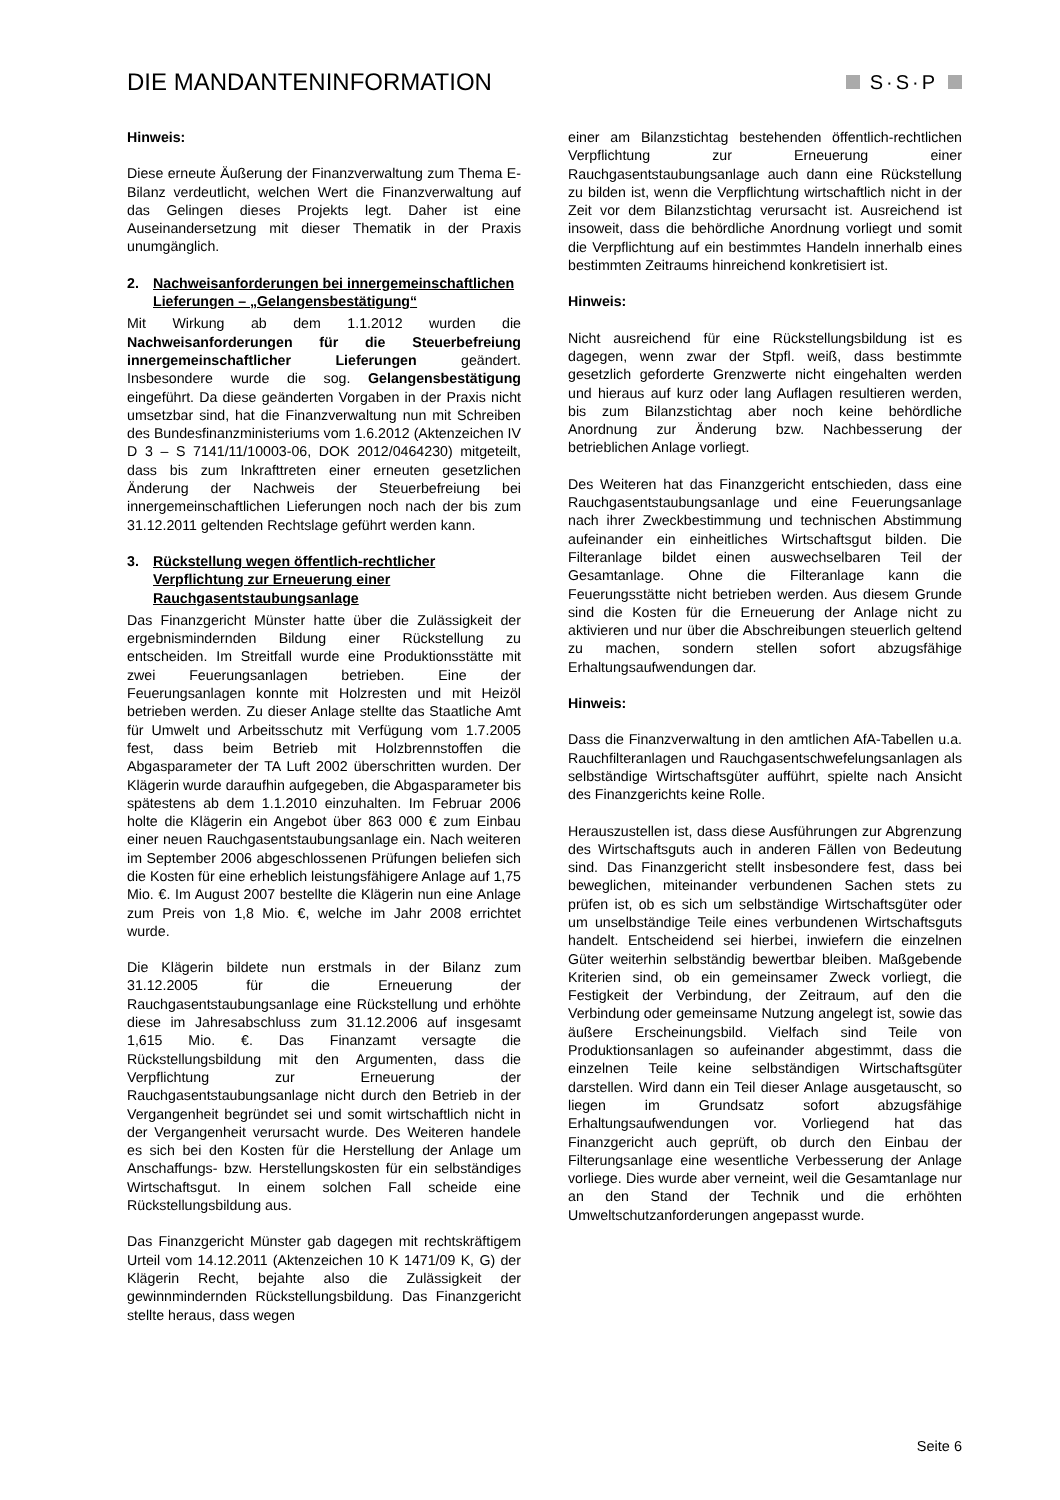DIE MANDANTENINFORMATION
S·S·P
Hinweis:
Diese erneute Äußerung der Finanzverwaltung zum Thema E-Bilanz verdeutlicht, welchen Wert die Finanzverwaltung auf das Gelingen dieses Projekts legt. Daher ist eine Auseinandersetzung mit dieser Thematik in der Praxis unumgänglich.
2. Nachweisanforderungen bei innergemeinschaftlichen Lieferungen – „Gelangensbestätigung“
Mit Wirkung ab dem 1.1.2012 wurden die Nachweisanforderungen für die Steuerbefreiung innergemeinschaftlicher Lieferungen geändert. Insbesondere wurde die sog. Gelangensbestätigung eingeführt. Da diese geänderten Vorgaben in der Praxis nicht umsetzbar sind, hat die Finanzverwaltung nun mit Schreiben des Bundesfinanzministeriums vom 1.6.2012 (Aktenzeichen IV D 3 – S 7141/11/10003-06, DOK 2012/0464230) mitgeteilt, dass bis zum Inkrafttreten einer erneuten gesetzlichen Änderung der Nachweis der Steuerbefreiung bei innergemeinschaftlichen Lieferungen noch nach der bis zum 31.12.2011 geltenden Rechtslage geführt werden kann.
3. Rückstellung wegen öffentlich-rechtlicher Verpflichtung zur Erneuerung einer Rauchgasentstaubungsanlage
Das Finanzgericht Münster hatte über die Zulässigkeit der ergebnismindernden Bildung einer Rückstellung zu entscheiden. Im Streitfall wurde eine Produktionsstätte mit zwei Feuerungsanlagen betrieben. Eine der Feuerungsanlagen konnte mit Holzresten und mit Heizöl betrieben werden. Zu dieser Anlage stellte das Staatliche Amt für Umwelt und Arbeitsschutz mit Verfügung vom 1.7.2005 fest, dass beim Betrieb mit Holzbrennstoffen die Abgasparameter der TA Luft 2002 überschritten wurden. Der Klägerin wurde daraufhin aufgegeben, die Abgasparameter bis spätestens ab dem 1.1.2010 einzuhalten. Im Februar 2006 holte die Klägerin ein Angebot über 863 000 € zum Einbau einer neuen Rauchgasentstaubungsanlage ein. Nach weiteren im September 2006 abgeschlossenen Prüfungen beliefen sich die Kosten für eine erheblich leistungsfähigere Anlage auf 1,75 Mio. €. Im August 2007 bestellte die Klägerin nun eine Anlage zum Preis von 1,8 Mio. €, welche im Jahr 2008 errichtet wurde.
Die Klägerin bildete nun erstmals in der Bilanz zum 31.12.2005 für die Erneuerung der Rauchgasentstaubungsanlage eine Rückstellung und erhöhte diese im Jahresabschluss zum 31.12.2006 auf insgesamt 1,615 Mio. €. Das Finanzamt versagte die Rückstellungsbildung mit den Argumenten, dass die Verpflichtung zur Erneuerung der Rauchgasentstaubungsanlage nicht durch den Betrieb in der Vergangenheit begründet sei und somit wirtschaftlich nicht in der Vergangenheit verursacht wurde. Des Weiteren handele es sich bei den Kosten für die Herstellung der Anlage um Anschaffungs- bzw. Herstellungskosten für ein selbständiges Wirtschaftsgut. In einem solchen Fall scheide eine Rückstellungsbildung aus.
Das Finanzgericht Münster gab dagegen mit rechtskräftigem Urteil vom 14.12.2011 (Aktenzeichen 10 K 1471/09 K, G) der Klägerin Recht, bejahte also die Zulässigkeit der gewinnmindernden Rückstellungsbildung. Das Finanzgericht stellte heraus, dass wegen
einer am Bilanzstichtag bestehenden öffentlich-rechtlichen Verpflichtung zur Erneuerung einer Rauchgasentstaubungsanlage auch dann eine Rückstellung zu bilden ist, wenn die Verpflichtung wirtschaftlich nicht in der Zeit vor dem Bilanzstichtag verursacht ist. Ausreichend ist insoweit, dass die behördliche Anordnung vorliegt und somit die Verpflichtung auf ein bestimmtes Handeln innerhalb eines bestimmten Zeitraums hinreichend konkretisiert ist.
Hinweis:
Nicht ausreichend für eine Rückstellungsbildung ist es dagegen, wenn zwar der Stpfl. weiß, dass bestimmte gesetzlich geforderte Grenzwerte nicht eingehalten werden und hieraus auf kurz oder lang Auflagen resultieren werden, bis zum Bilanzstichtag aber noch keine behördliche Anordnung zur Änderung bzw. Nachbesserung der betrieblichen Anlage vorliegt.
Des Weiteren hat das Finanzgericht entschieden, dass eine Rauchgasentstaubungsanlage und eine Feuerungsanlage nach ihrer Zweckbestimmung und technischen Abstimmung aufeinander ein einheitliches Wirtschaftsgut bilden. Die Filteranlage bildet einen auswechselbaren Teil der Gesamtanlage. Ohne die Filteranlage kann die Feuerungsstätte nicht betrieben werden. Aus diesem Grunde sind die Kosten für die Erneuerung der Anlage nicht zu aktivieren und nur über die Abschreibungen steuerlich geltend zu machen, sondern stellen sofort abzugsfähige Erhaltungsaufwendungen dar.
Hinweis:
Dass die Finanzverwaltung in den amtlichen AfA-Tabellen u.a. Rauchfilteranlagen und Rauchgasentschwefelungsanlagen als selbständige Wirtschaftsgüter aufführt, spielte nach Ansicht des Finanzgerichts keine Rolle.
Herauszustellen ist, dass diese Ausführungen zur Abgrenzung des Wirtschaftsguts auch in anderen Fällen von Bedeutung sind. Das Finanzgericht stellt insbesondere fest, dass bei beweglichen, miteinander verbundenen Sachen stets zu prüfen ist, ob es sich um selbständige Wirtschaftsgüter oder um unselbständige Teile eines verbundenen Wirtschaftsguts handelt. Entscheidend sei hierbei, inwiefern die einzelnen Güter weiterhin selbständig bewertbar bleiben. Maßgebende Kriterien sind, ob ein gemeinsamer Zweck vorliegt, die Festigkeit der Verbindung, der Zeitraum, auf den die Verbindung oder gemeinsame Nutzung angelegt ist, sowie das äußere Erscheinungsbild. Vielfach sind Teile von Produktionsanlagen so aufeinander abgestimmt, dass die einzelnen Teile keine selbständigen Wirtschaftsgüter darstellen. Wird dann ein Teil dieser Anlage ausgetauscht, so liegen im Grundsatz sofort abzugsfähige Erhaltungsaufwendungen vor. Vorliegend hat das Finanzgericht auch geprüft, ob durch den Einbau der Filterungsanlage eine wesentliche Verbesserung der Anlage vorliege. Dies wurde aber verneint, weil die Gesamtanlage nur an den Stand der Technik und die erhöhten Umweltschutzanforderungen angepasst wurde.
Seite 6